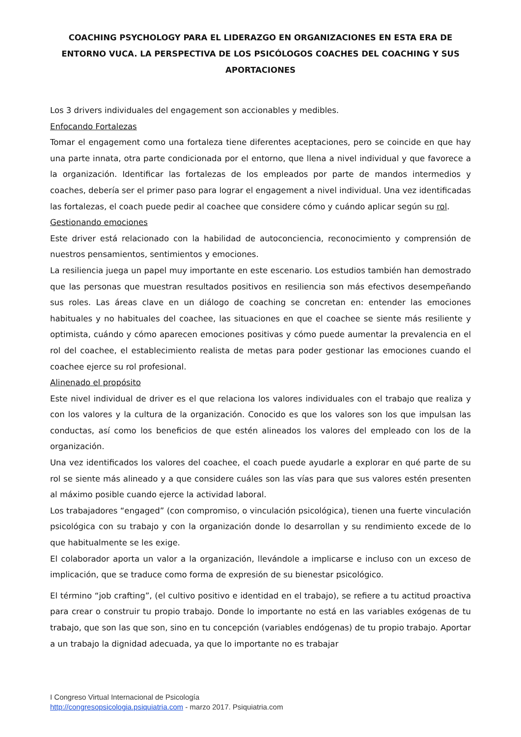COACHING PSYCHOLOGY PARA EL LIDERAZGO EN ORGANIZACIONES EN ESTA ERA DE ENTORNO VUCA. LA PERSPECTIVA DE LOS PSICÓLOGOS COACHES DEL COACHING Y SUS APORTACIONES
Los 3 drivers individuales del engagement son accionables y medibles.
Enfocando Fortalezas
Tomar el engagement como una fortaleza tiene diferentes aceptaciones, pero se coincide en que hay una parte innata, otra parte condicionada por el entorno, que llena a nivel individual y que favorece a la organización. Identificar las fortalezas de los empleados por parte de mandos intermedios y coaches, debería ser el primer paso para lograr el engagement a nivel individual. Una vez identificadas las fortalezas, el coach puede pedir al coachee que considere cómo y cuándo aplicar según su rol.
Gestionando emociones
Este driver está relacionado con la habilidad de autoconciencia, reconocimiento y comprensión de nuestros pensamientos, sentimientos y emociones.
La resiliencia juega un papel muy importante en este escenario. Los estudios también han demostrado que las personas que muestran resultados positivos en resiliencia son más efectivos desempeñando sus roles. Las áreas clave en un diálogo de coaching se concretan en: entender las emociones habituales y no habituales del coachee, las situaciones en que el coachee se siente más resiliente y optimista, cuándo y cómo aparecen emociones positivas y cómo puede aumentar la prevalencia en el rol del coachee, el establecimiento realista de metas para poder gestionar las emociones cuando el coachee ejerce su rol profesional.
Alinenado el propósito
Este nivel individual de driver es el que relaciona los valores individuales con el trabajo que realiza y con los valores y la cultura de la organización. Conocido es que los valores son los que impulsan las conductas, así como los beneficios de que estén alineados los valores del empleado con los de la organización.
Una vez identificados los valores del coachee, el coach puede ayudarle a explorar en qué parte de su rol se siente más alineado y a que considere cuáles son las vías para que sus valores estén presenten al máximo posible cuando ejerce la actividad laboral.
Los trabajadores “engaged” (con compromiso, o vinculación psicológica), tienen una fuerte vinculación psicológica con su trabajo y con la organización donde lo desarrollan y su rendimiento excede de lo que habitualmente se les exige.
El colaborador aporta un valor a la organización, llevándole a implicarse e incluso con un exceso de implicación, que se traduce como forma de expresión de su bienestar psicológico.
El término “job crafting”, (el cultivo positivo e identidad en el trabajo), se refiere a tu actitud proactiva para crear o construir tu propio trabajo. Donde lo importante no está en las variables exógenas de tu trabajo, que son las que son, sino en tu concepción (variables endógenas) de tu propio trabajo. Aportar a un trabajo la dignidad adecuada, ya que lo importante no es trabajar
I Congreso Virtual Internacional de Psicología
http://congresopsicologia.psiquiatria.com - marzo 2017. Psiquiatria.com